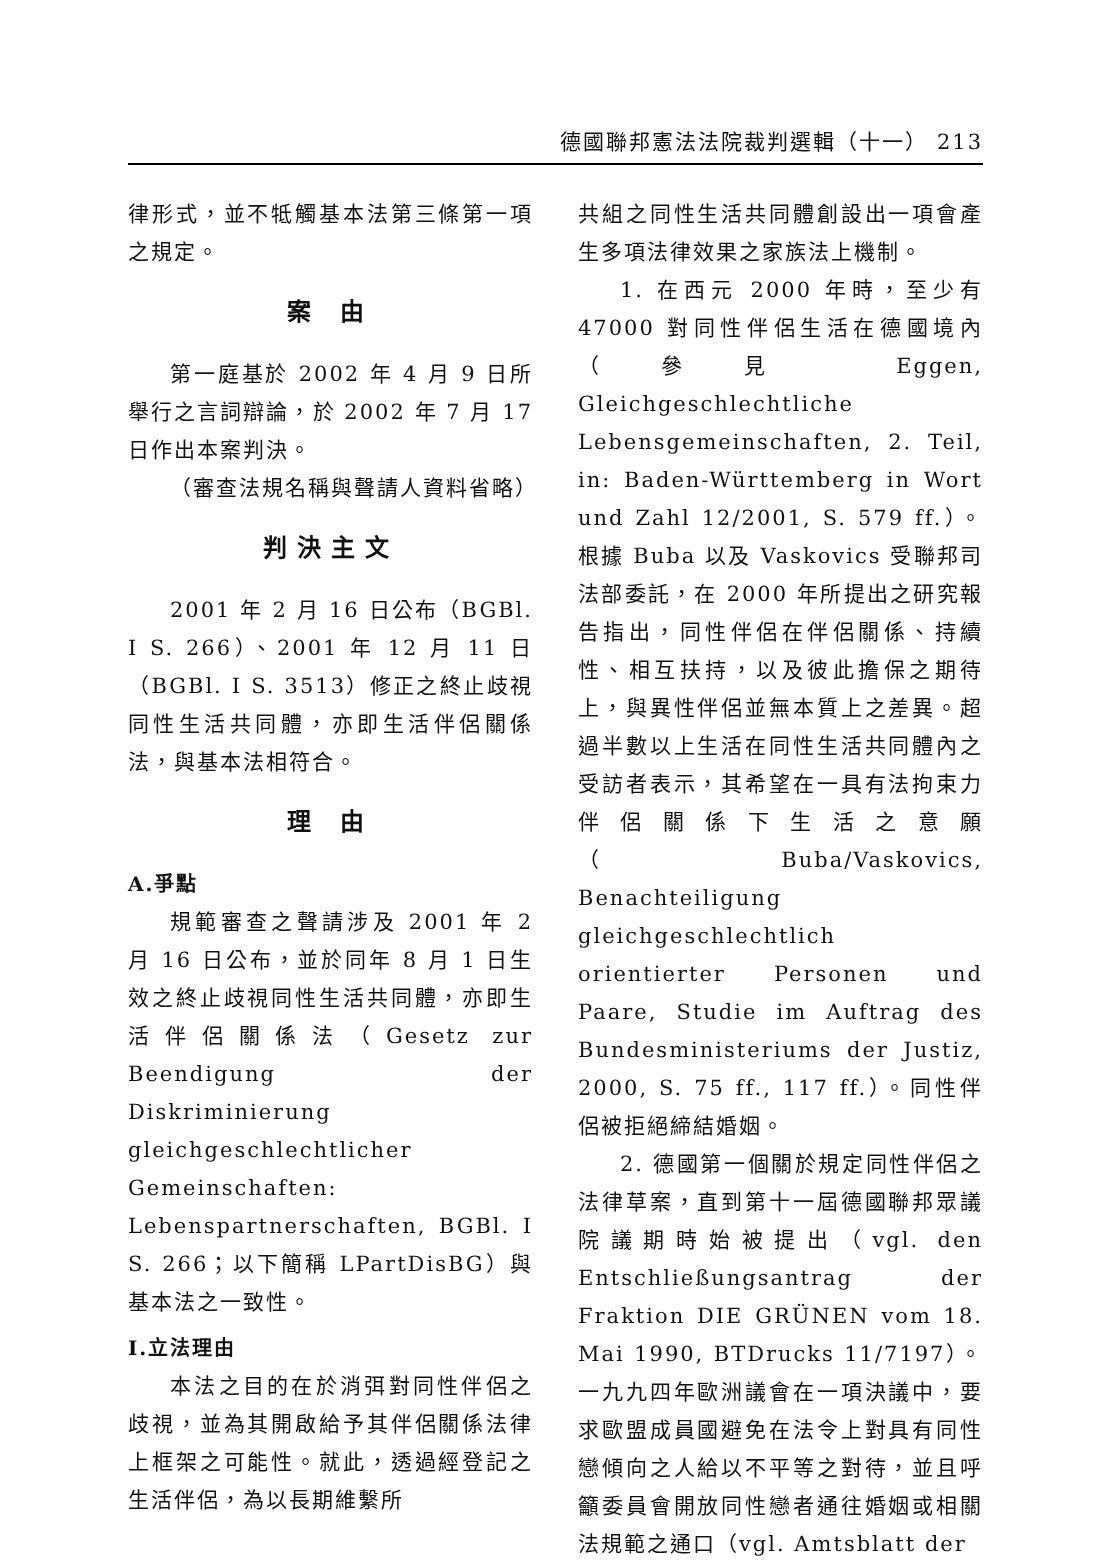德國聯邦憲法法院裁判選輯（十一） 213
律形式，並不牴觸基本法第三條第一項之規定。
案 由
第一庭基於 2002 年 4 月 9 日所舉行之言詞辯論，於 2002 年 7 月 17 日作出本案判決。
（審查法規名稱與聲請人資料省略）
判決主文
2001 年 2 月 16 日公布（BGBl. I S. 266）、2001 年 12 月 11 日（BGBl. I S. 3513）修正之終止歧視同性生活共同體，亦即生活伴侶關係法，與基本法相符合。
理 由
A.爭點
規範審查之聲請涉及 2001 年 2 月 16 日公布，並於同年 8 月 1 日生效之終止歧視同性生活共同體，亦即生活伴侶關係法（Gesetz zur Beendigung der Diskriminierung gleichgeschlechtlicher Gemeinschaften: Lebenspartnerschaften, BGBl. I S. 266；以下簡稱 LPartDisBG）與基本法之一致性。
I.立法理由
本法之目的在於消弭對同性伴侶之歧視，並為其開啟給予其伴侶關係法律上框架之可能性。就此，透過經登記之生活伴侶，為以長期維繫所
共組之同性生活共同體創設出一項會產生多項法律效果之家族法上機制。
1. 在西元 2000 年時，至少有 47000 對同性伴侶生活在德國境內（參見 Eggen, Gleichgeschlechtliche Lebensgemeinschaften, 2. Teil, in: Baden-Württemberg in Wort und Zahl 12/2001, S. 579 ff.）。根據 Buba 以及 Vaskovics 受聯邦司法部委託，在 2000 年所提出之研究報告指出，同性伴侶在伴侶關係、持續性、相互扶持，以及彼此擔保之期待上，與異性伴侶並無本質上之差異。超過半數以上生活在同性生活共同體內之受訪者表示，其希望在一具有法拘束力伴侶關係下生活之意願（Buba/Vaskovics, Benachteiligung gleichgeschlechtlich orientierter Personen und Paare, Studie im Auftrag des Bundesministeriums der Justiz, 2000, S. 75 ff., 117 ff.）。同性伴侶被拒絕締結婚姻。
2. 德國第一個關於規定同性伴侶之法律草案，直到第十一屆德國聯邦眾議院議期時始被提出（vgl. den Entschließungsantrag der Fraktion DIE GRÜNEN vom 18. Mai 1990, BTDrucks 11/7197）。一九九四年歐洲議會在一項決議中，要求歐盟成員國避免在法令上對具有同性戀傾向之人給以不平等之對待，並且呼籲委員會開放同性戀者通往婚姻或相關法規範之通口（vgl. Amtsblatt der